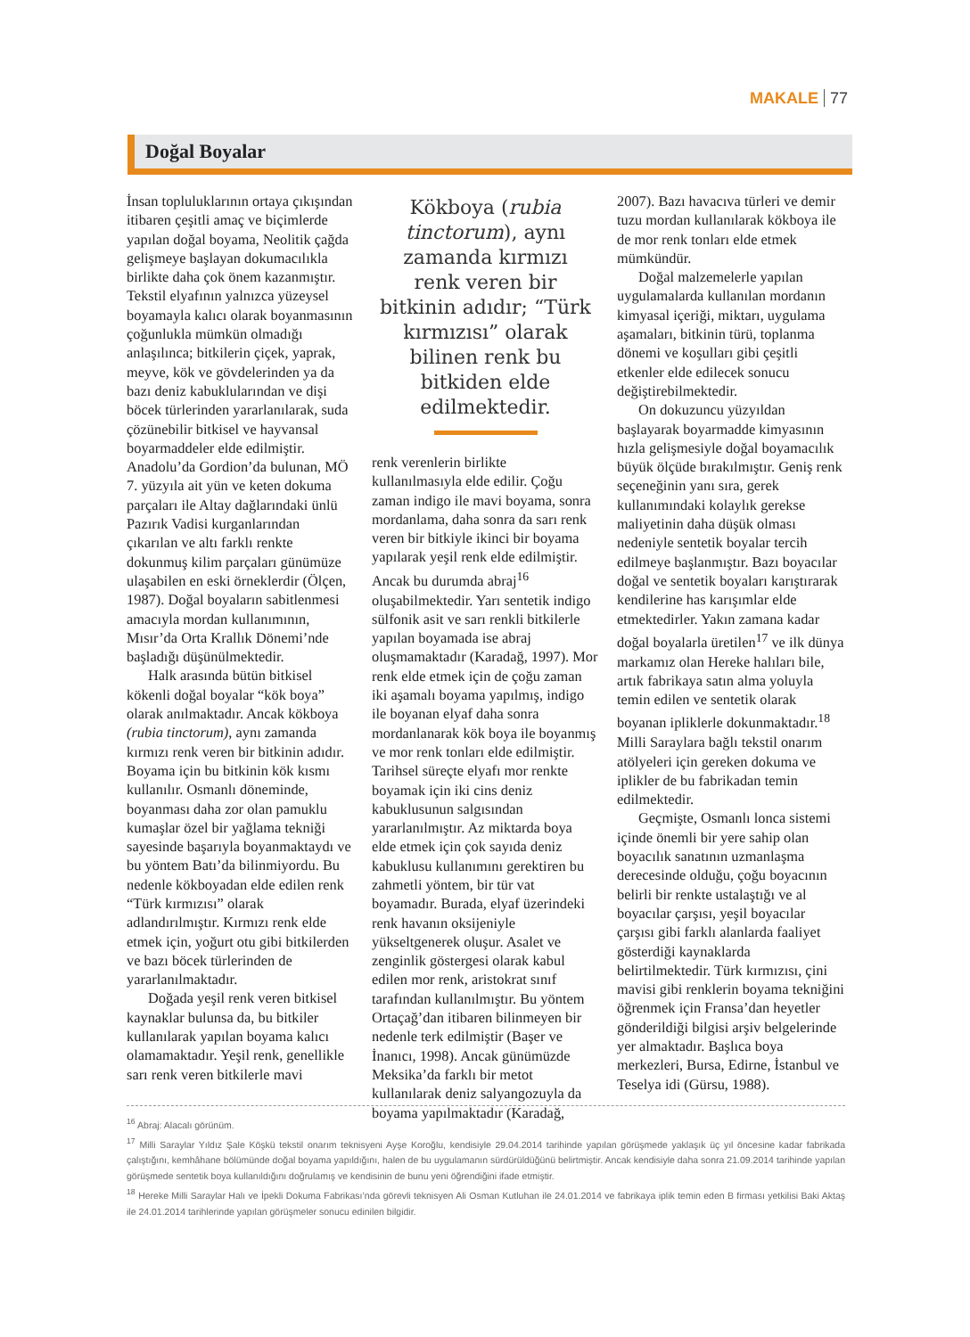MAKALE 77
Doğal Boyalar
İnsan topluluklarının ortaya çıkışından itibaren çeşitli amaç ve biçimlerde yapılan doğal boyama, Neolitik çağda gelişmeye başlayan dokumacılıkla birlikte daha çok önem kazanmıştır. Tekstil elyafının yalnızca yüzeysel boyamayla kalıcı olarak boyanmasının çoğunlukla mümkün olmadığı anlaşılınca; bitkilerin çiçek, yaprak, meyve, kök ve gövdelerinden ya da bazı deniz kabuklularından ve dişi böcek türlerinden yararlanılarak, suda çözünebilir bitkisel ve hayvansal boyarmaddeler elde edilmiştir. Anadolu’da Gordion’da bulunan, MÖ 7. yüzyıla ait yün ve keten dokuma parçaları ile Altay dağlarındaki ünlü Pazırık Vadisi kurganlarından çıkarılan ve altı farklı renkte dokunmuş kilim parçaları günümüze ulaşabilen en eski örneklerdir (Ölçen, 1987). Doğal boyaların sabitlenmesi amacıyla mordan kullanımının, Mısır’da Orta Krallık Dönemi’nde başladığı düşünülmektedir.
Halk arasında bütün bitkisel kökenli doğal boyalar “kök boya” olarak anılmaktadır. Ancak kökboya (rubia tinctorum), aynı zamanda kırmızı renk veren bir bitkinin adıdır. Boyama için bu bitkinin kök kısmı kullanılır. Osmanlı döneminde, boyanması daha zor olan pamuklu kumaşlar özel bir yağlama tekniği sayesinde başarıyla boyanmaktaydı ve bu yöntem Batı’da bilinmiyordu. Bu nedenle kökboyadan elde edilen renk “Türk kırmızısı” olarak adlandırılmıştır. Kırmızı renk elde etmek için, yoğurt otu gibi bitkilerden ve bazı böcek türlerinden de yararlanılmaktadır.
Doğada yeşil renk veren bitkisel kaynaklar bulunsa da, bu bitkiler kullanılarak yapılan boyama kalıcı olamamaktadır. Yeşil renk, genellikle sarı renk veren bitkilerle mavi
Kökboya (rubia tinctorum), aynı zamanda kırmızı renk veren bir bitkinin adıdır; “Türk kırmızısı” olarak bilinen renk bu bitkiden elde edilmektedir.
renk verenlerin birlikte kullanılmasıyla elde edilir. Çoğu zaman indigo ile mavi boyama, sonra mordanlama, daha sonra da sarı renk veren bir bitkiyle ikinci bir boyama yapılarak yeşil renk elde edilmiştir. Ancak bu durumda abraj<sup>16</sup> oluşabilmektedir. Yarı sentetik indigo sülfonik asit ve sarı renkli bitkilerle yapılan boyamada ise abraj oluşmamaktadır (Karadağ, 1997). Mor renk elde etmek için de çoğu zaman iki aşamalı boyama yapılmış, indigo ile boyanan elyaf daha sonra mordanlanarak kök boya ile boyanmış ve mor renk tonları elde edilmiştir. Tarihsel süreçte elyafı mor renkte boyamak için iki cins deniz kabuklusunun salgısından yararlanılmıştır. Az miktarda boya elde etmek için çok sayıda deniz kabuklusu kullanımını gerektiren bu zahmetli yöntem, bir tür vat boyamadır. Burada, elyaf üzerindeki renk havanın oksijeniyle yükseltgenerek oluşur. Asalet ve zenginlik göstergesi olarak kabul edilen mor renk, aristokrat sınıf tarafından kullanılmıştır. Bu yöntem Ortaçağ’dan itibaren bilinmeyen bir nedenle terk edilmiştir (Başer ve İnanıcı, 1998). Ancak günümüzde Meksika’da farklı bir metot kullanılarak deniz salyangozuyla da boyama yapılmaktadır (Karadağ,
2007). Bazı havacıva türleri ve demir tuzu mordan kullanılarak kökboya ile de mor renk tonları elde etmek mümkündür.
Doğal malzemelerle yapılan uygulamalarda kullanılan mordanın kimyasal içeriği, miktarı, uygulama aşamaları, bitkinin türü, toplanma dönemi ve koşulları gibi çeşitli etkenler elde edilecek sonucu değiştirebilmektedir.
On dokuzuncu yüzyıldan başlayarak boyarmadde kimyasının hızla gelişmesiyle doğal boyamacılık büyük ölçüde bırakılmıştır. Geniş renk seçeneğinin yanı sıra, gerek kullanımındaki kolaylık gerekse maliyetinin daha düşük olması nedeniyle sentetik boyalar tercih edilmeye başlanmıştır. Bazı boyacılar doğal ve sentetik boyaları karıştırarak kendilerine has karışımlar elde etmektedirler. Yakın zamana kadar doğal boyalarla üretilen<sup>17</sup> ve ilk dünya markamız olan Hereke halıları bile, artık fabrikaya satın alma yoluyla temin edilen ve sentetik olarak boyanan ipliklerle dokunmaktadır.<sup>18</sup> Milli Saraylara bağlı tekstil onarım atölyeleri için gereken dokuma ve iplikler de bu fabrikadan temin edilmektedir.
Geçmişte, Osmanlı lonca sistemi içinde önemli bir yere sahip olan boyacılık sanatının uzmanlaşma derecesinde olduğu, çoğu boyacının belirli bir renkte ustalaştığı ve al boyacılar çarşısı, yeşil boyacılar çarşısı gibi farklı alanlarda faaliyet gösterdiği kaynaklarda belirtilmektedir. Türk kırmızısı, çini mavisi gibi renklerin boyama tekniğini öğrenmek için Fransa’dan heyetler gönderildiği bilgisi arşiv belgelerinde yer almaktadır. Başlıca boya merkezleri, Bursa, Edirne, İstanbul ve Teselya idi (Gürsu, 1988).
<sup>16</sup> Abraj: Alacalı görünüm.
<sup>17</sup> Milli Saraylar Yıldız Şale Köşkü tekstil onarım teknisyeni Ayşe Koroğlu, kendisiyle 29.04.2014 tarihinde yapılan görüşmede yaklaşık üç yıl öncesine kadar fabrikada çalıştığını, kemhâhane bölümünde doğal boyama yapıldığını, halen de bu uygulamanın sürdürüldüğünü belirtmiştir. Ancak kendisiyle daha sonra 21.09.2014 tarihinde yapılan görüşmede sentetik boya kullanıldığını doğrulamış ve kendisinin de bunu yeni öğrendiğini ifade etmiştir.
<sup>18</sup> Hereke Milli Saraylar Halı ve İpekli Dokuma Fabrikası’nda görevli teknisyen Ali Osman Kutluhan ile 24.01.2014 ve fabrikaya iplik temin eden B firması yetkilisi Baki Aktaş ile 24.01.2014 tarihlerinde yapılan görüşmeler sonucu edinilen bilgidir.